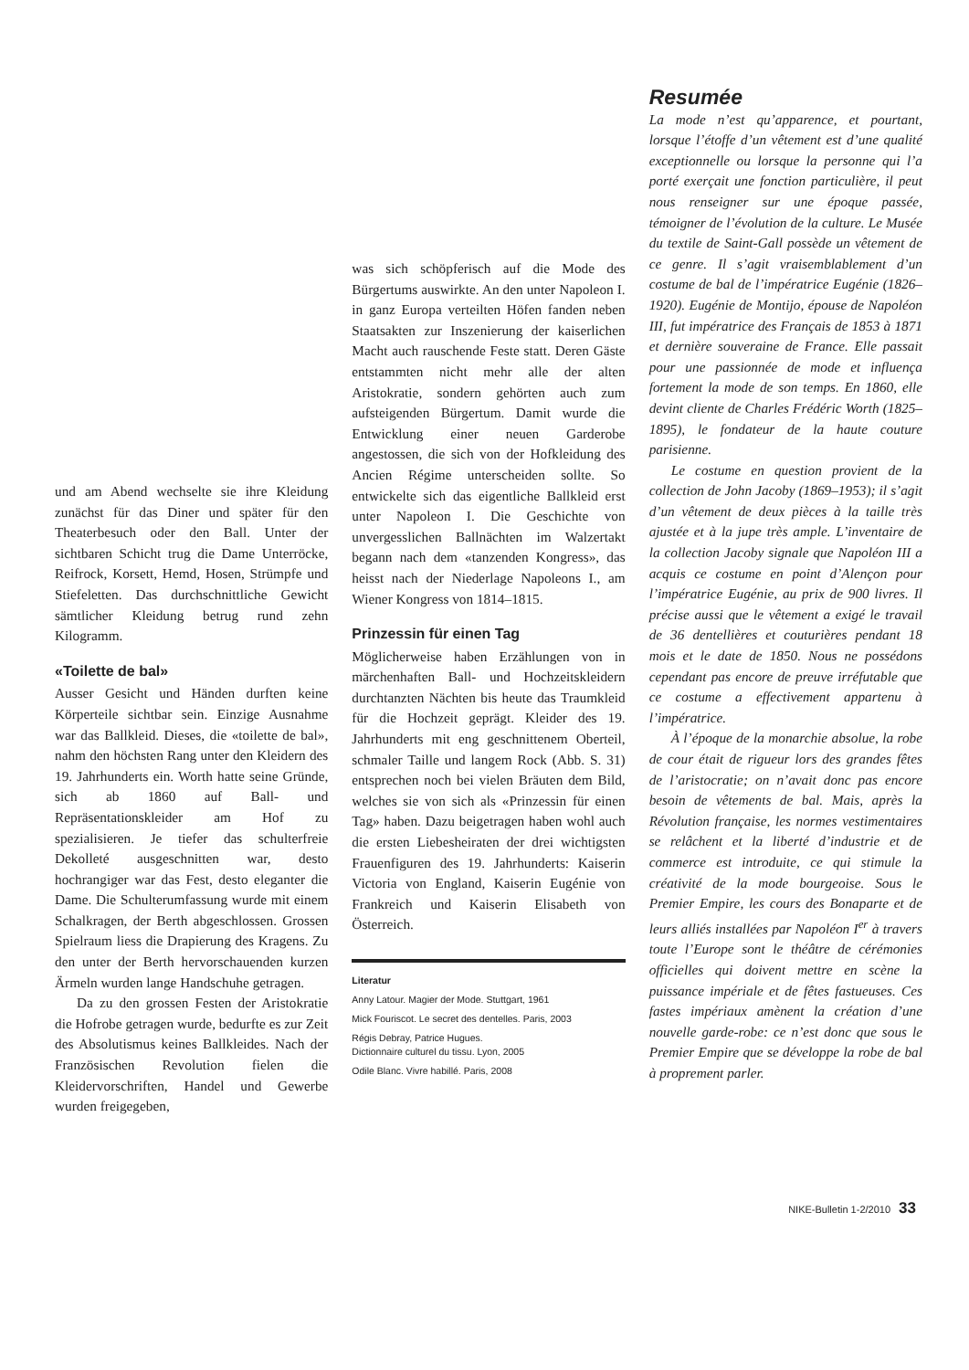und am Abend wechselte sie ihre Kleidung zunächst für das Diner und später für den Theaterbesuch oder den Ball. Unter der sichtbaren Schicht trug die Dame Unterröcke, Reifrock, Korsett, Hemd, Hosen, Strümpfe und Stiefeletten. Das durchschnittliche Gewicht sämtlicher Kleidung betrug rund zehn Kilogramm.
«Toilette de bal»
Ausser Gesicht und Händen durften keine Körperteile sichtbar sein. Einzige Ausnahme war das Ballkleid. Dieses, die «toilette de bal», nahm den höchsten Rang unter den Kleidern des 19. Jahrhunderts ein. Worth hatte seine Gründe, sich ab 1860 auf Ball- und Repräsentationskleider am Hof zu spezialisieren. Je tiefer das schulterfreie Dekolleté ausgeschnitten war, desto hochrangiger war das Fest, desto eleganter die Dame. Die Schulterumfassung wurde mit einem Schalkragen, der Berth abgeschlossen. Grossen Spielraum liess die Drapierung des Kragens. Zu den unter der Berth hervorschauenden kurzen Ärmeln wurden lange Handschuhe getragen.
Da zu den grossen Festen der Aristokratie die Hofrobe getragen wurde, bedurfte es zur Zeit des Absolutismus keines Ballkleides. Nach der Französischen Revolution fielen die Kleidervorschriften, Handel und Gewerbe wurden freigegeben,
was sich schöpferisch auf die Mode des Bürgertums auswirkte. An den unter Napoleon I. in ganz Europa verteilten Höfen fanden neben Staatsakten zur Inszenierung der kaiserlichen Macht auch rauschende Feste statt. Deren Gäste entstammten nicht mehr alle der alten Aristokratie, sondern gehörten auch zum aufsteigenden Bürgertum. Damit wurde die Entwicklung einer neuen Garderobe angestossen, die sich von der Hofkleidung des Ancien Régime unterscheiden sollte. So entwickelte sich das eigentliche Ballkleid erst unter Napoleon I. Die Geschichte von unvergesslichen Ballnächten im Walzertakt begann nach dem «tanzenden Kongress», das heisst nach der Niederlage Napoleons I., am Wiener Kongress von 1814–1815.
Prinzessin für einen Tag
Möglicherweise haben Erzählungen von in märchenhaften Ball- und Hochzeitskleidern durchtanzten Nächten bis heute das Traumkleid für die Hochzeit geprägt. Kleider des 19. Jahrhunderts mit eng geschnittenem Oberteil, schmaler Taille und langem Rock (Abb. S. 31) entsprechen noch bei vielen Bräuten dem Bild, welches sie von sich als «Prinzessin für einen Tag» haben. Dazu beigetragen haben wohl auch die ersten Liebesheiraten der drei wichtigsten Frauenfiguren des 19. Jahrhunderts: Kaiserin Victoria von England, Kaiserin Eugénie von Frankreich und Kaiserin Elisabeth von Österreich.
Literatur
Anny Latour. Magier der Mode. Stuttgart, 1961
Mick Fouriscot. Le secret des dentelles. Paris, 2003
Régis Debray, Patrice Hugues.
Dictionnaire culturel du tissu. Lyon, 2005
Odile Blanc. Vivre habillé. Paris, 2008
Resumée
La mode n’est qu’apparence, et pourtant, lorsque l’étoffe d’un vêtement est d’une qualité exceptionnelle ou lorsque la personne qui l’a porté exerçait une fonction particulière, il peut nous renseigner sur une époque passée, témoigner de l’évolution de la culture. Le Musée du textile de Saint-Gall possède un vêtement de ce genre. Il s’agit vraisemblablement d’un costume de bal de l’impératrice Eugénie (1826–1920). Eugénie de Montijo, épouse de Napoléon III, fut impératrice des Français de 1853 à 1871 et dernière souveraine de France. Elle passait pour une passionnée de mode et influença fortement la mode de son temps. En 1860, elle devint cliente de Charles Frédéric Worth (1825–1895), le fondateur de la haute couture parisienne.
Le costume en question provient de la collection de John Jacoby (1869–1953); il s’agit d’un vêtement de deux pièces à la taille très ajustée et à la jupe très ample. L’inventaire de la collection Jacoby signale que Napoléon III a acquis ce costume en point d’Alençon pour l’impératrice Eugénie, au prix de 900 livres. Il précise aussi que le vêtement a exigé le travail de 36 dentellières et couturières pendant 18 mois et le date de 1850. Nous ne possédons cependant pas encore de preuve irréfutable que ce costume a effectivement appartenu à l’impératrice.
À l’époque de la monarchie absolue, la robe de cour était de rigueur lors des grandes fêtes de l’aristocratie; on n’avait donc pas encore besoin de vêtements de bal. Mais, après la Révolution française, les normes vestimentaires se relâchent et la liberté d’industrie et de commerce est introduite, ce qui stimule la créativité de la mode bourgeoise. Sous le Premier Empire, les cours des Bonaparte et de leurs alliés installées par Napoléon I<sup>er</sup> à travers toute l’Europe sont le théâtre de cérémonies officielles qui doivent mettre en scène la puissance impériale et de fêtes fastueuses. Ces fastes impériaux amènent la création d’une nouvelle garde-robe: ce n’est donc que sous le Premier Empire que se développe la robe de bal à proprement parler.
NIKE-Bulletin 1-2/2010 33